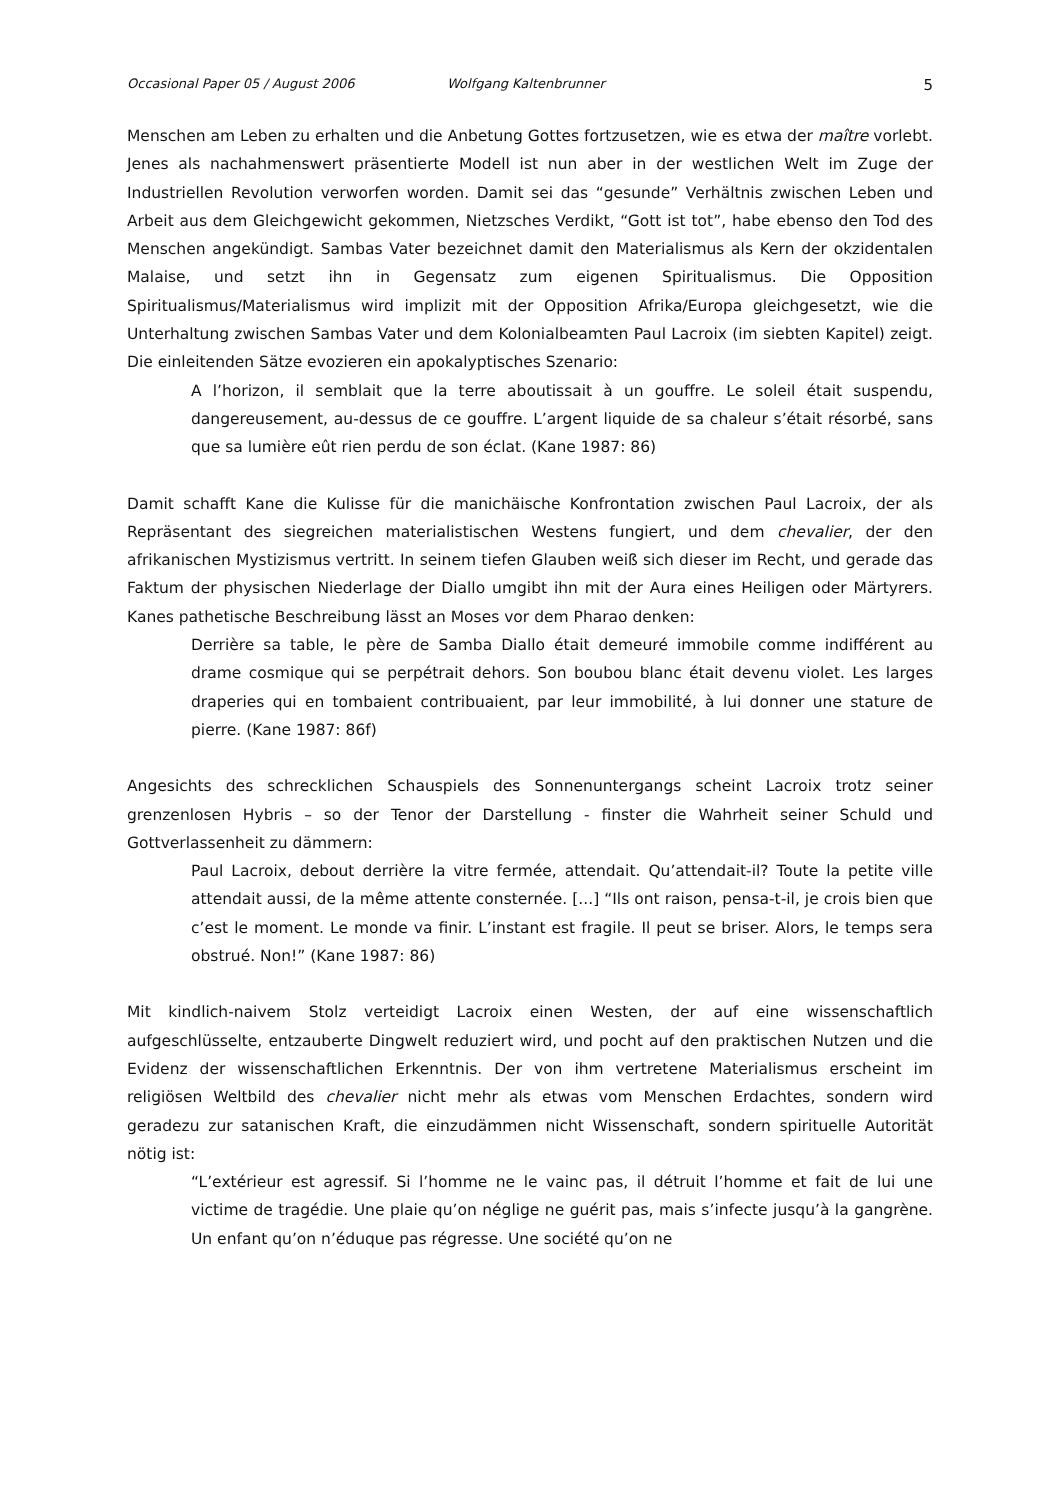Occasional Paper 05 / August 2006 Wolfgang Kaltenbrunner 5
Menschen am Leben zu erhalten und die Anbetung Gottes fortzusetzen, wie es etwa der maître vorlebt. Jenes als nachahmenswert präsentierte Modell ist nun aber in der westlichen Welt im Zuge der Industriellen Revolution verworfen worden. Damit sei das “gesunde” Verhältnis zwischen Leben und Arbeit aus dem Gleichgewicht gekommen, Nietzsches Verdikt, “Gott ist tot”, habe ebenso den Tod des Menschen angekündigt. Sambas Vater bezeichnet damit den Materialismus als Kern der okzidentalen Malaise, und setzt ihn in Gegensatz zum eigenen Spiritualismus. Die Opposition Spiritualismus/Materialismus wird implizit mit der Opposition Afrika/Europa gleichgesetzt, wie die Unterhaltung zwischen Sambas Vater und dem Kolonialbeamten Paul Lacroix (im siebten Kapitel) zeigt. Die einleitenden Sätze evozieren ein apokalyptisches Szenario:
A l’horizon, il semblait que la terre aboutissait à un gouffre. Le soleil était suspendu, dangereusement, au-dessus de ce gouffre. L’argent liquide de sa chaleur s’était résorbé, sans que sa lumière eût rien perdu de son éclat. (Kane 1987: 86)
Damit schafft Kane die Kulisse für die manichäische Konfrontation zwischen Paul Lacroix, der als Repräsentant des siegreichen materialistischen Westens fungiert, und dem chevalier, der den afrikanischen Mystizismus vertritt. In seinem tiefen Glauben weiß sich dieser im Recht, und gerade das Faktum der physischen Niederlage der Diallo umgibt ihn mit der Aura eines Heiligen oder Märtyrers. Kanes pathetische Beschreibung lässt an Moses vor dem Pharao denken:
Derrière sa table, le père de Samba Diallo était demeuré immobile comme indifférent au drame cosmique qui se perpétrait dehors. Son boubou blanc était devenu violet. Les larges draperies qui en tombaient contribuaient, par leur immobilité, à lui donner une stature de pierre. (Kane 1987: 86f)
Angesichts des schrecklichen Schauspiels des Sonnenuntergangs scheint Lacroix trotz seiner grenzenlosen Hybris – so der Tenor der Darstellung - finster die Wahrheit seiner Schuld und Gottverlassenheit zu dämmern:
Paul Lacroix, debout derrière la vitre fermée, attendait. Qu’attendait-il? Toute la petite ville attendait aussi, de la même attente consternée. [...] “Ils ont raison, pensa-t-il, je crois bien que c’est le moment. Le monde va finir. L’instant est fragile. Il peut se briser. Alors, le temps sera obstrué. Non!” (Kane 1987: 86)
Mit kindlich-naivem Stolz verteidigt Lacroix einen Westen, der auf eine wissenschaftlich aufgeschlüsselte, entzauberte Dingwelt reduziert wird, und pocht auf den praktischen Nutzen und die Evidenz der wissenschaftlichen Erkenntnis. Der von ihm vertretene Materialismus erscheint im religiösen Weltbild des chevalier nicht mehr als etwas vom Menschen Erdachtes, sondern wird geradezu zur satanischen Kraft, die einzudämmen nicht Wissenschaft, sondern spirituelle Autorität nötig ist:
“L’extérieur est agressif. Si l’homme ne le vainc pas, il détruit l’homme et fait de lui une victime de tragédie. Une plaie qu’on néglige ne guérit pas, mais s’infecte jusqu’à la gangrène. Un enfant qu’on n’éduque pas régresse. Une société qu’on ne